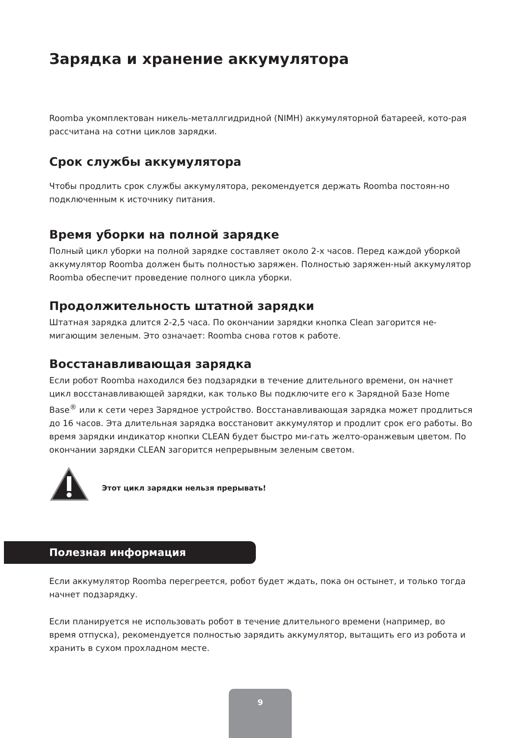Зарядка и хранение аккумулятора
Roomba укомплектован никель-металлгидридной (NIMH) аккумуляторной батареей, кото-рая рассчитана на сотни циклов зарядки.
Срок службы аккумулятора
Чтобы продлить срок службы аккумулятора, рекомендуется держать Roomba постоян-но подключенным к источнику питания.
Время уборки на полной зарядке
Полный цикл уборки на полной зарядке составляет около 2-х часов. Перед каждой уборкой аккумулятор Roomba должен быть полностью заряжен. Полностью заряжен-ный аккумулятор Roomba обеспечит проведение полного цикла уборки.
Продолжительность штатной зарядки
Штатная зарядка длится 2-2,5 часа. По окончании зарядки кнопка Clean загорится не-мигающим зеленым. Это означает: Roomba снова готов к работе.
Восстанавливающая зарядка
Если робот Roomba находился без подзарядки в течение длительного времени, он начнет цикл восстанавливающей зарядки, как только Вы подключите его к Зарядной Базе Home Base<sup>®</sup> или к сети через Зарядное устройство. Восстанавливающая зарядка может продлиться до 16 часов. Эта длительная зарядка восстановит аккумулятор и продлит срок его работы. Во время зарядки индикатор кнопки CLEAN будет быстро ми-гать желто-оранжевым цветом. По окончании зарядки CLEAN загорится непрерывным зеленым светом.
Этот цикл зарядки нельзя прерывать!
Полезная информация
Если аккумулятор Roomba перегреется, робот будет ждать, пока он остынет, и только тогда начнет подзарядку.
Если планируется не использовать робот в течение длительного времени (например, во время отпуска), рекомендуется полностью зарядить аккумулятор, вытащить его из робота и хранить в сухом прохладном месте.
9